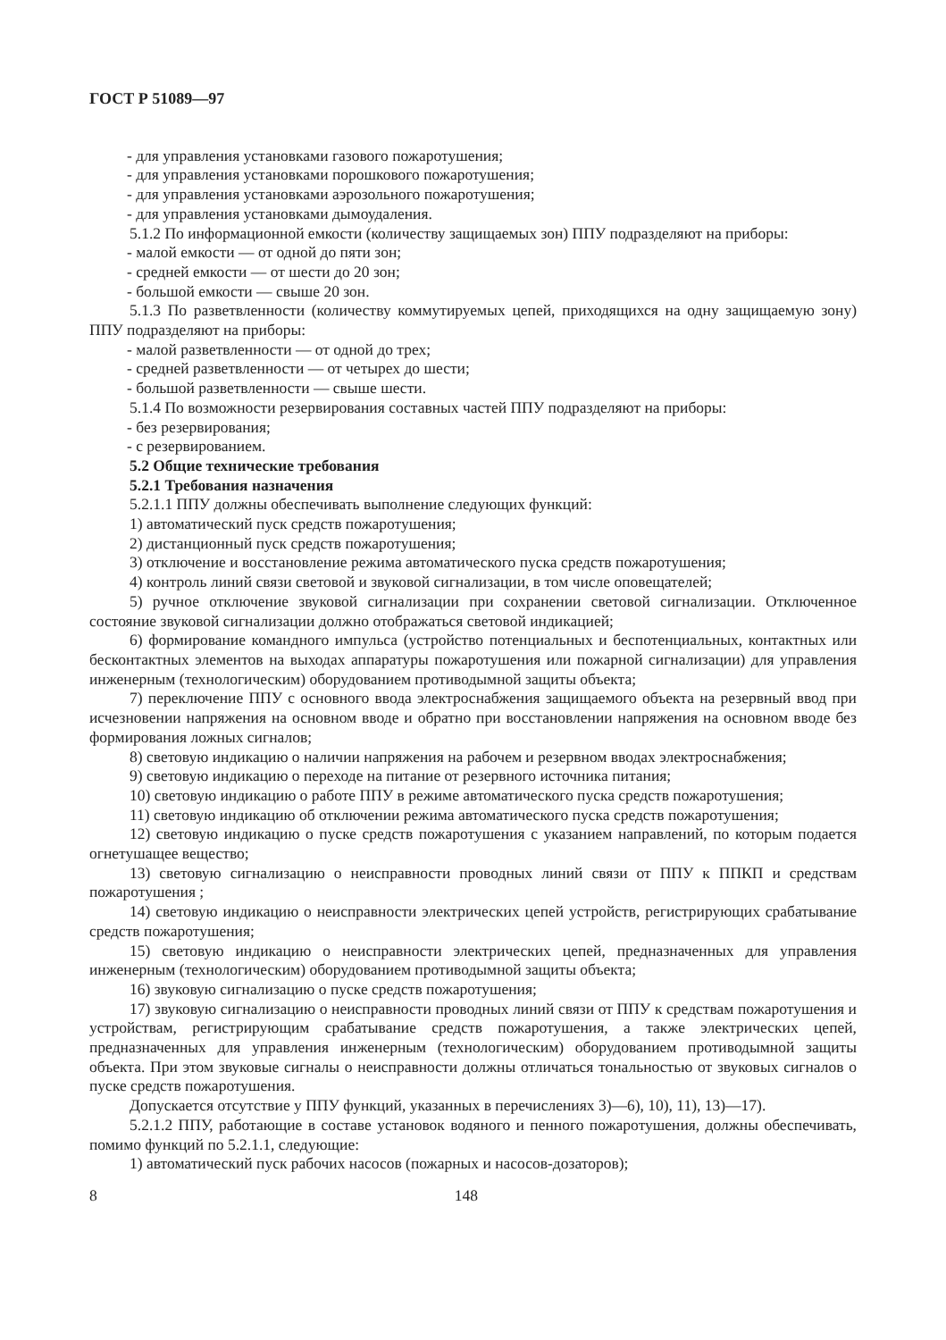ГОСТ Р 51089—97
- для управления установками газового пожаротушения;
- для управления установками порошкового пожаротушения;
- для управления установками аэрозольного пожаротушения;
- для управления установками дымоудаления.
5.1.2 По информационной емкости (количеству защищаемых зон) ППУ подразделяют на приборы:
- малой емкости — от одной до пяти зон;
- средней емкости — от шести до 20 зон;
- большой емкости — свыше 20 зон.
5.1.3 По разветвленности (количеству коммутируемых цепей, приходящихся на одну защищаемую зону) ППУ подразделяют на приборы:
- малой разветвленности — от одной до трех;
- средней разветвленности — от четырех до шести;
- большой разветвленности — свыше шести.
5.1.4 По возможности резервирования составных частей ППУ подразделяют на приборы:
- без резервирования;
- с резервированием.
5.2 Общие технические требования
5.2.1 Требования назначения
5.2.1.1 ППУ должны обеспечивать выполнение следующих функций:
1) автоматический пуск средств пожаротушения;
2) дистанционный пуск средств пожаротушения;
3) отключение и восстановление режима автоматического пуска средств пожаротушения;
4) контроль линий связи световой и звуковой сигнализации, в том числе оповещателей;
5) ручное отключение звуковой сигнализации при сохранении световой сигнализации. Отключенное состояние звуковой сигнализации должно отображаться световой индикацией;
6) формирование командного импульса (устройство потенциальных и беспотенциальных, контактных или бесконтактных элементов на выходах аппаратуры пожаротушения или пожарной сигнализации) для управления инженерным (технологическим) оборудованием противодымной защиты объекта;
7) переключение ППУ с основного ввода электроснабжения защищаемого объекта на резервный ввод при исчезновении напряжения на основном вводе и обратно при восстановлении напряжения на основном вводе без формирования ложных сигналов;
8) световую индикацию о наличии напряжения на рабочем и резервном вводах электроснабжения;
9) световую индикацию о переходе на питание от резервного источника питания;
10) световую индикацию о работе ППУ в режиме автоматического пуска средств пожаротушения;
11) световую индикацию об отключении режима автоматического пуска средств пожаротушения;
12) световую индикацию о пуске средств пожаротушения с указанием направлений, по которым подается огнетушащее вещество;
13) световую сигнализацию о неисправности проводных линий связи от ППУ к ППКП и средствам пожаротушения ;
14) световую индикацию о неисправности электрических цепей устройств, регистрирующих срабатывание средств пожаротушения;
15) световую индикацию о неисправности электрических цепей, предназначенных для управления инженерным (технологическим) оборудованием противодымной защиты объекта;
16) звуковую сигнализацию о пуске средств пожаротушения;
17) звуковую сигнализацию о неисправности проводных линий связи от ППУ к средствам пожаротушения и устройствам, регистрирующим срабатывание средств пожаротушения, а также электрических цепей, предназначенных для управления инженерным (технологическим) оборудованием противодымной защиты объекта. При этом звуковые сигналы о неисправности должны отличаться тональностью от звуковых сигналов о пуске средств пожаротушения.
Допускается отсутствие у ППУ функций, указанных в перечислениях 3)—6), 10), 11), 13)—17).
5.2.1.2 ППУ, работающие в составе установок водяного и пенного пожаротушения, должны обеспечивать, помимо функций по 5.2.1.1, следующие:
1) автоматический пуск рабочих насосов (пожарных и насосов-дозаторов);
8 148